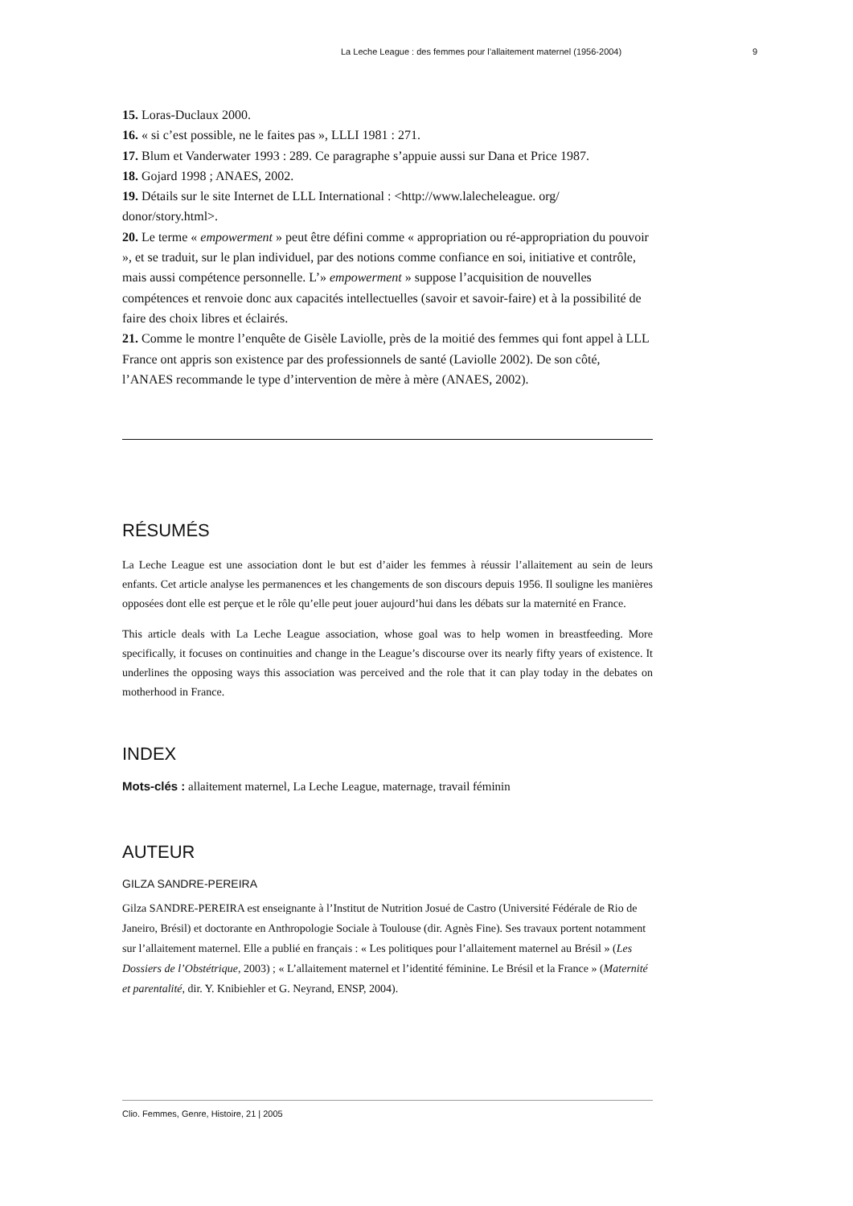La Leche League : des femmes pour l’allaitement maternel (1956-2004) 9
15. Loras-Duclaux 2000.
16. « si c’est possible, ne le faites pas », LLLI 1981 : 271.
17. Blum et Vanderwater 1993 : 289. Ce paragraphe s’appuie aussi sur Dana et Price 1987.
18. Gojard 1998 ; ANAES, 2002.
19. Détails sur le site Internet de LLL International : <http://www.lalecheleague. org/ donor/story.html>.
20. Le terme « empowerment » peut être défini comme « appropriation ou ré-appropriation du pouvoir », et se traduit, sur le plan individuel, par des notions comme confiance en soi, initiative et contrôle, mais aussi compétence personnelle. L’» empowerment » suppose l’acquisition de nouvelles compétences et renvoie donc aux capacités intellectuelles (savoir et savoir-faire) et à la possibilité de faire des choix libres et éclairés.
21. Comme le montre l’enquête de Gisèle Laviolle, près de la moitié des femmes qui font appel à LLL France ont appris son existence par des professionnels de santé (Laviolle 2002). De son côté, l’ANAES recommande le type d’intervention de mère à mère (ANAES, 2002).
RÉSUMÉS
La Leche League est une association dont le but est d’aider les femmes à réussir l’allaitement au sein de leurs enfants. Cet article analyse les permanences et les changements de son discours depuis 1956. Il souligne les manières opposées dont elle est perçue et le rôle qu’elle peut jouer aujourd’hui dans les débats sur la maternité en France.
This article deals with La Leche League association, whose goal was to help women in breastfeeding. More specifically, it focuses on continuities and change in the League’s discourse over its nearly fifty years of existence. It underlines the opposing ways this association was perceived and the role that it can play today in the debates on motherhood in France.
INDEX
Mots-clés : allaitement maternel, La Leche League, maternage, travail féminin
AUTEUR
GILZA SANDRE-PEREIRA
Gilza SANDRE-PEREIRA est enseignante à l’Institut de Nutrition Josué de Castro (Université Fédérale de Rio de Janeiro, Brésil) et doctorante en Anthropologie Sociale à Toulouse (dir. Agnès Fine). Ses travaux portent notamment sur l’allaitement maternel. Elle a publié en français : « Les politiques pour l’allaitement maternel au Brésil » (Les Dossiers de l’Obstétrique, 2003) ; « L’allaitement maternel et l’identité féminine. Le Brésil et la France » (Maternité et parentalité, dir. Y. Knibiehler et G. Neyrand, ENSP, 2004).
Clio. Femmes, Genre, Histoire, 21 | 2005